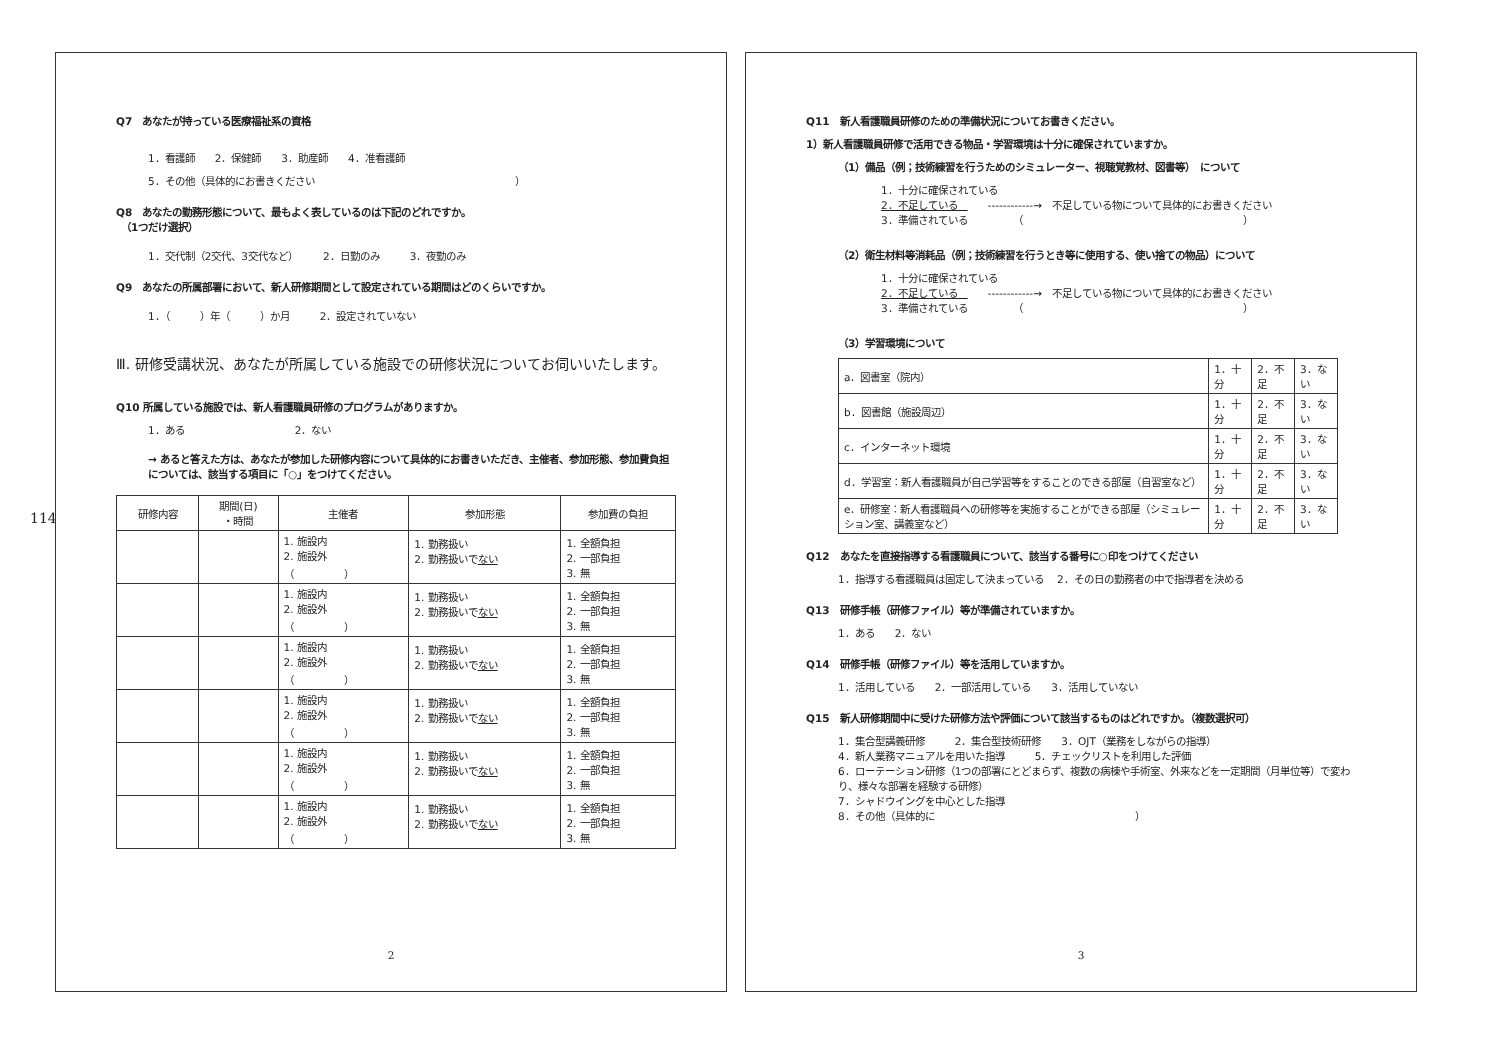114
Q7　あなたが持っている医療福祉系の資格
1．看護師　　2．保健師　　3．助産師　　4．准看護師
5．その他（具体的にお書きください　　　　　　　　　　　　　　　　　　　　）
Q8　あなたの勤務形態について、最もよく表しているのは下記のどれですか。
　（1つだけ選択）
1．交代制（2交代、3交代など）　　　2．日勤のみ　　　3．夜勤のみ
Q9　あなたの所属部署において、新人研修期間として設定されている期間はどのくらいですか。
1．（　　　）年（　　　）か月　　　2．設定されていない
Ⅲ. 研修受講状況、あなたが所属している施設での研修状況についてお伺いいたします。
Q10 所属している施設では、新人看護職員研修のプログラムがありますか。
1．ある　　　　　　　　　　　2．ない
→ あると答えた方は、あなたが参加した研修内容について具体的にお書きいただき、主催者、参加形態、参加費負担については、該当する項目に「○」をつけてください。
| 研修内容 | 期間(日) ・時間 | 主催者 | 参加形態 | 参加費の負担 |
| --- | --- | --- | --- | --- |
| | | 1. 施設内 2. 施設外 （ ） | 1. 勤務扱い 2. 勤務扱いで ない | 1. 全額負担 2. 一部負担 3. 無 |
| | | 1. 施設内 2. 施設外 （ ） | 1. 勤務扱い 2. 勤務扱いで ない | 1. 全額負担 2. 一部負担 3. 無 |
| | | 1. 施設内 2. 施設外 （ ） | 1. 勤務扱い 2. 勤務扱いで ない | 1. 全額負担 2. 一部負担 3. 無 |
| | | 1. 施設内 2. 施設外 （ ） | 1. 勤務扱い 2. 勤務扱いで ない | 1. 全額負担 2. 一部負担 3. 無 |
| | | 1. 施設内 2. 施設外 （ ） | 1. 勤務扱い 2. 勤務扱いで ない | 1. 全額負担 2. 一部負担 3. 無 |
| | | 1. 施設内 2. 施設外 （ ） | 1. 勤務扱い 2. 勤務扱いで ない | 1. 全額負担 2. 一部負担 3. 無 |
2
Q11　新人看護職員研修のための準備状況についてお書きください。
1）新人看護職員研修で活用できる物品・学習環境は十分に確保されていますか。
（1）備品（例；技術練習を行うためのシミュレーター、視聴覚教材、図書等）　について
1．十分に確保されている
2．不足している　　　------------→　不足している物について具体的にお書きください
3．準備されている　　　　　（　　　　　　　　　　　　　　　　　　　　　　）
（2）衛生材料等消耗品（例；技術練習を行うとき等に使用する、使い捨ての物品）について
1．十分に確保されている
2．不足している　　　------------→　不足している物について具体的にお書きください
3．準備されている　　　　　（　　　　　　　　　　　　　　　　　　　　　　）
（3）学習環境について
| a．図書室（院内） | 1．十分 | 2．不足 | 3．ない |
| b．図書館（施設周辺） | 1．十分 | 2．不足 | 3．ない |
| c．インターネット環境 | 1．十分 | 2．不足 | 3．ない |
| d．学習室：新人看護職員が自己学習等をすることのできる部屋（自習室など） | 1．十分 | 2．不足 | 3．ない |
| e．研修室：新人看護職員への研修等を実施することができる部屋（シミュレーション室、講義室など） | 1．十分 | 2．不足 | 3．ない |
Q12　あなたを直接指導する看護職員について、該当する番号に○印をつけてください
1．指導する看護職員は固定して決まっている　 2．その日の勤務者の中で指導者を決める
Q13　研修手帳（研修ファイル）等が準備されていますか。
1．ある　　2．ない
Q14　研修手帳（研修ファイル）等を活用していますか。
1．活用している　　2．一部活用している　　3．活用していない
Q15　新人研修期間中に受けた研修方法や評価について該当するものはどれですか。（複数選択可）
1．集合型講義研修　　　2．集合型技術研修　　3．OJT（業務をしながらの指導）
4．新人業務マニュアルを用いた指導　　　5．チェックリストを利用した評価
6．ローテーション研修（1つの部署にとどまらず、複数の病棟や手術室、外来などを一定期間（月単位等）で変わり、様々な部署を経験する研修）
7．シャドウイングを中心とした指導
8．その他（具体的に　　　　　　　　　　　　　　　　　　　　）
3